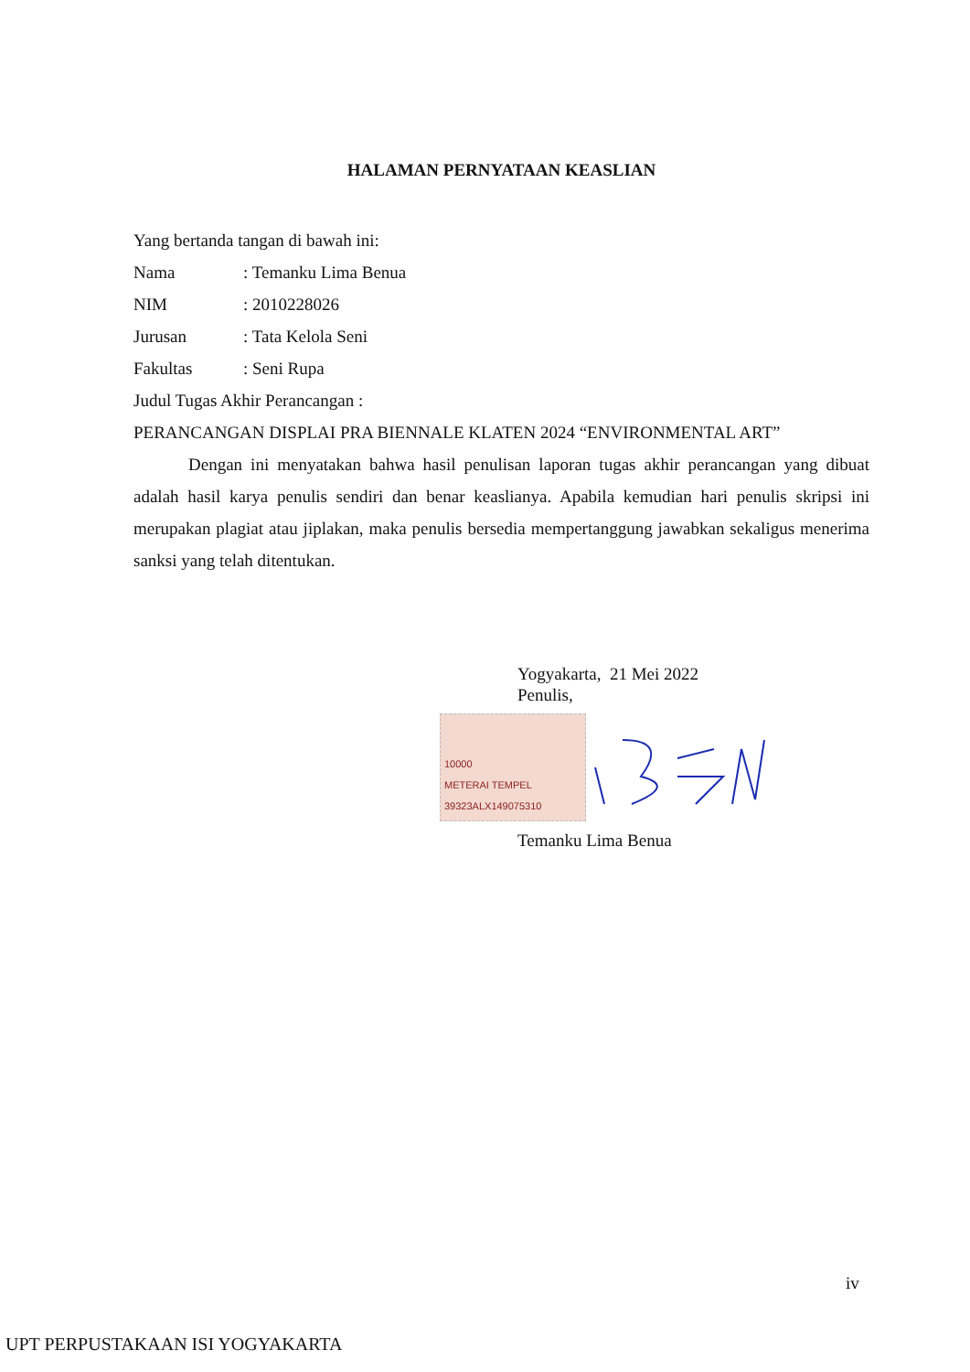HALAMAN PERNYATAAN KEASLIAN
Yang bertanda tangan di bawah ini:
Nama: Temanku Lima Benua
NIM: 2010228026
Jurusan: Tata Kelola Seni
Fakultas: Seni Rupa
Judul Tugas Akhir Perancangan :
PERANCANGAN DISPLAI PRA BIENNALE KLATEN 2024 “ENVIRONMENTAL ART”
Dengan ini menyatakan bahwa hasil penulisan laporan tugas akhir perancangan yang dibuat adalah hasil karya penulis sendiri dan benar keaslianya. Apabila kemudian hari penulis skripsi ini merupakan plagiat atau jiplakan, maka penulis bersedia mempertanggung jawabkan sekaligus menerima sanksi yang telah ditentukan.
Yogyakarta, 21 Mei 2022
Penulis,
10000
METERAI TEMPEL
39323ALX149075310
Temanku Lima Benua
iv
UPT PERPUSTAKAAN ISI YOGYAKARTA